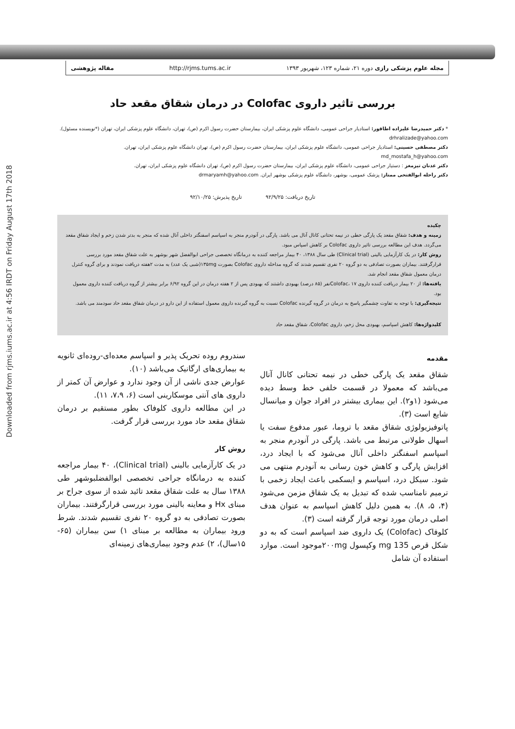Downloaded from rjms.iums.ac.ir at 4:56 IRDT on Friday August 17th 2018
مجله علوم پزشکی رازی دوره ۲۱، شماره ۱۲۳، شهریور ۱۳۹۳ http://rjms.tums.ac.ir مقاله پژوهشی
بررسی تاثیر داروی Colofac در درمان شقاق مقعد حاد
* دکتر حمیدرضا علیزاده اطاقور: استادیار جراحی عمومی، دانشگاه علوم پزشکی ایران، بیمارستان حضرت رسول اکرم (ص)، تهران، دانشگاه علوم پزشکی ایران، تهران (*نویسنده مسئول). drhralizade@yahoo.com
دکتر مصطفی حسینی: استادیار جراحی عمومی، دانشگاه علوم پزشکی ایران، بیمارستان حضرت رسول اکرم (ص)، تهران دانشگاه علوم پزشکی ایران، تهران. md_mostafa_h@yahoo.com
دکتر عدنان تیزمغز : دستیار جراحی عمومی، دانشگاه علوم پزشکی ایران، بیمارستان حضرت رسول اکرم (ص)، تهران دانشگاه علوم پزشکی ایران، تهران.
دکتر راحله ابوالفتحی ممتاز: پزشک عمومی، بوشهر، دانشگاه علوم پزشکی بوشهر ایران. drmaryamh@yahoo.com
تاریخ دریافت: ۹۲/۹/۲۵ تاریخ پذیرش: ۹۲/۱۰/۲۵
چکیده
زمینه و هدف: شقاق مقعد یک پارگی خطی در نیمه تحتانی کانال آنال می باشد. پارگی در آنودرم منجر به اسپاسم اسفنگتر داخلی آنال شده که منجر به بدتر شدن زخم و ایجاد شقاق مقعد می‌گردد. هدف این مطالعه بررسی تاثیر داروی Colofac بر کاهش اسپاس مبود.
روش کار: در یک کارآزمایی بالینی (Clinical trial) طی سال ۱۳۸۸، ۴۰ بیمار مراجعه کننده به درمانگاه تخصصی جراحی ابوالفضل شهر بوشهر به علت شقاق مقعد مورد بررسی قرارگرفتند. بیماران بصورت تصادفی به دو گروه ۲۰ نفری تقسیم شدند که گروه مداخله داروی Colofac بصورت ۱۳۵mg(شبی یک عدد) به مدت ۲هفته دریافت نمودند و برای گروه کنترل درمان معمول شقاق مقعد انجام شد.
یافته‌ها: از ۲۰ بیمار دریافت کننده داروی Colofac، ۱۷نفر (۸۵ درصد) بهبودی داشتند که بهبودی پس از ۲ هفته درمان در این گروه ۶/۹۲ برابر بیشتر از گروه دریافت کننده داروی معمول بود.
نتیجه‌گیری: با توجه به تفاوت چشمگیر پاسخ به درمان در گروه گیرنده Colofac نسبت به گروه گیرنده داروی معمول استفاده از این دارو در درمان شقاق مقعد حاد سودمند می باشد.
کلیدواژه‌ها: کاهش اسپاسم، بهبودی محل زخم، داروی Colofac، شقاق مقعد حاد
مقدمه
شقاق مقعد یک پارگی خطی در نیمه تحتانی کانال آنال می‌باشد که معمولا در قسمت خلفی خط وسط دیده می‌شود (۱و۲). این بیماری بیشتر در افراد جوان و میانسال شایع است (۳).
پاتوفیزیولوژی شقاق مقعد با تروما، عبور مدفوع سفت یا اسهال طولانی مرتبط می باشد. پارگی در آنودرم منجر به اسپاسم اسفنگتر داخلی آنال می‌شود که با ایجاد درد، افزایش پارگی و کاهش خون رسانی به آنودرم منتهی می شود. سیکل درد، اسپاسم و ایسکمی باعث ایجاد زخمی با ترمیم نامناسب شده که تبدیل به یک شقاق مزمن می‌شود (۴، ۵، ۸). به همین دلیل کاهش اسپاسم به عنوان هدف اصلی درمان مورد توجه قرار گرفته است (۳).
کلوفاک (Colofac) یک داروی ضد اسپاسم است که به دو شکل قرص 135 mg وکپسول ۲۰۰mgموجود است. موارد استفاده آن شامل
سندروم روده تحریک پذیر و اسپاسم معده‌ای-روده‌ای ثانویه به بیماری‌های ارگانیک می‌باشد (۱۰).
عوارض جدی ناشی از آن وجود ندارد و عوارض آن کمتر از داروی های آنتی موسکارینی است (۶، ۷،۹، ۱۱).
در این مطالعه داروی کلوفاک بطور مستقیم بر درمان شقاق مقعد حاد مورد بررسی قرار گرفت.
روش کار
در یک کارآزمایی بالینی (Clinical trial)، ۴۰ بیمار مراجعه کننده به درمانگاه جراحی تخصصی ابوالفضلبوشهر طی ۱۳۸۸ سال به علت شقاق مقعد تائید شده از سوی جراح بر مبنای Hx و معاینه بالینی مورد بررسی قرارگرفتند. بیماران بصورت تصادفی به دو گروه ۲۰ نفری تقسیم شدند. شرط ورود بیماران به مطالعه بر مبنای ۱) سن بیماران (۶۵- ۱۵سال)، ۲) عدم وجود بیماری‌های زمینه‌ای